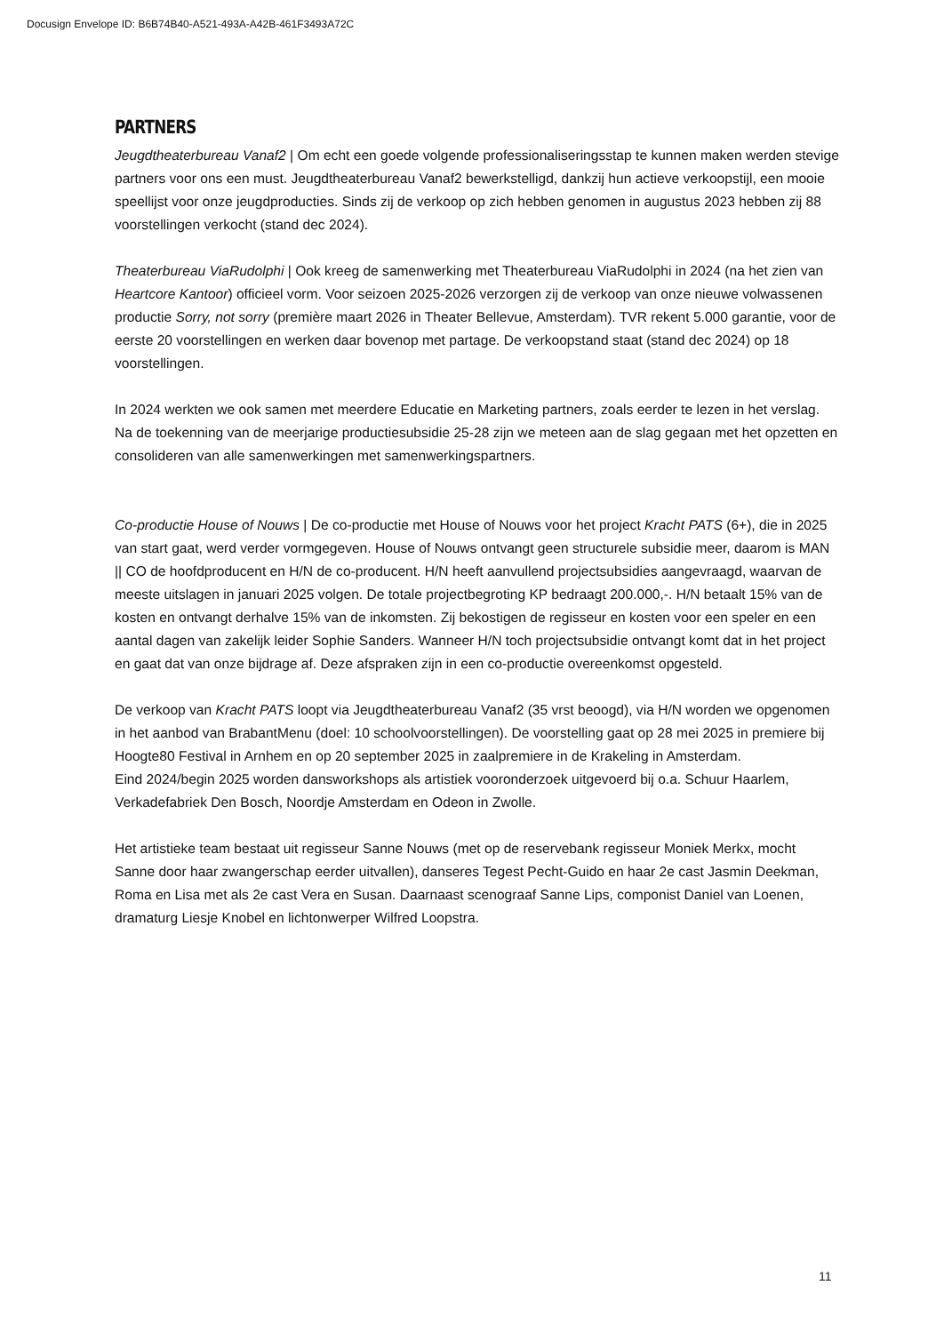Docusign Envelope ID: B6B74B40-A521-493A-A42B-461F3493A72C
PARTNERS
Jeugdtheaterbureau Vanaf2 | Om echt een goede volgende professionaliseringsstap te kunnen maken werden stevige partners voor ons een must. Jeugdtheaterbureau Vanaf2 bewerkstelligd, dankzij hun actieve verkoopstijl, een mooie speellijst voor onze jeugdproducties. Sinds zij de verkoop op zich hebben genomen in augustus 2023 hebben zij 88 voorstellingen verkocht (stand dec 2024).
Theaterbureau ViaRudolphi | Ook kreeg de samenwerking met Theaterbureau ViaRudolphi in 2024 (na het zien van Heartcore Kantoor) officieel vorm. Voor seizoen 2025-2026 verzorgen zij de verkoop van onze nieuwe volwassenen productie Sorry, not sorry (première maart 2026 in Theater Bellevue, Amsterdam). TVR rekent 5.000 garantie, voor de eerste 20 voorstellingen en werken daar bovenop met partage. De verkoopstand staat (stand dec 2024) op 18 voorstellingen.
In 2024 werkten we ook samen met meerdere Educatie en Marketing partners, zoals eerder te lezen in het verslag.
Na de toekenning van de meerjarige productiesubsidie 25-28 zijn we meteen aan de slag gegaan met het opzetten en consolideren van alle samenwerkingen met samenwerkingspartners.
Co-productie House of Nouws | De co-productie met House of Nouws voor het project Kracht PATS (6+), die in 2025 van start gaat, werd verder vormgegeven. House of Nouws ontvangt geen structurele subsidie meer, daarom is MAN || CO de hoofdproducent en H/N de co-producent. H/N heeft aanvullend projectsubsidies aangevraagd, waarvan de meeste uitslagen in januari 2025 volgen. De totale projectbegroting KP bedraagt 200.000,-. H/N betaalt 15% van de kosten en ontvangt derhalve 15% van de inkomsten. Zij bekostigen de regisseur en kosten voor een speler en een aantal dagen van zakelijk leider Sophie Sanders. Wanneer H/N toch projectsubsidie ontvangt komt dat in het project en gaat dat van onze bijdrage af. Deze afspraken zijn in een co-productie overeenkomst opgesteld.
De verkoop van Kracht PATS loopt via Jeugdtheaterbureau Vanaf2 (35 vrst beoogd), via H/N worden we opgenomen in het aanbod van BrabantMenu (doel: 10 schoolvoorstellingen). De voorstelling gaat op 28 mei 2025 in premiere bij Hoogte80 Festival in Arnhem en op 20 september 2025 in zaalpremiere in de Krakeling in Amsterdam.
Eind 2024/begin 2025 worden dansworkshops als artistiek vooronderzoek uitgevoerd bij o.a. Schuur Haarlem, Verkadefabriek Den Bosch, Noordje Amsterdam en Odeon in Zwolle.
Het artistieke team bestaat uit regisseur Sanne Nouws (met op de reservebank regisseur Moniek Merkx, mocht Sanne door haar zwangerschap eerder uitvallen), danseres Tegest Pecht-Guido en haar 2e cast Jasmin Deekman, Roma en Lisa met als 2e cast Vera en Susan. Daarnaast scenograaf Sanne Lips, componist Daniel van Loenen, dramaturg Liesje Knobel en lichtonwerper Wilfred Loopstra.
11